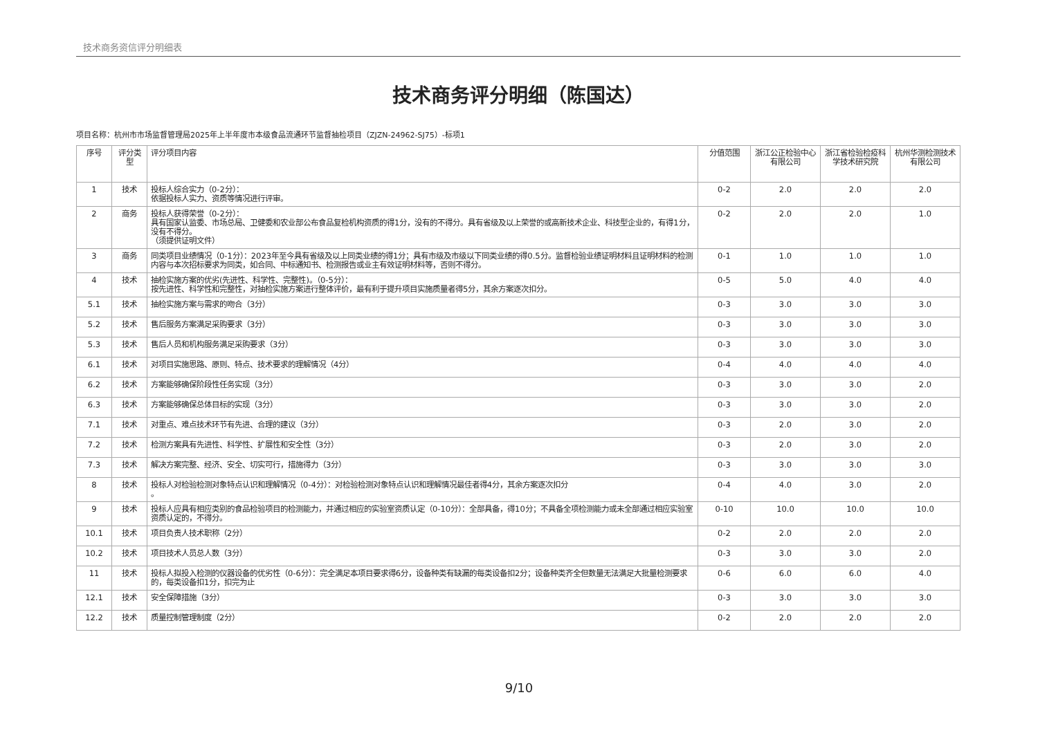技术商务资信评分明细表
技术商务评分明细（陈国达）
项目名称：杭州市市场监督管理局2025年上半年度市本级食品流通环节监督抽检项目（ZJZN-24962-SJ75）-标项1
| 序号 | 评分类型 | 评分项目内容 | 分值范围 | 浙江公正检验中心有限公司 | 浙江省检验检疫科学技术研究院 | 杭州华测检测技术有限公司 |
| --- | --- | --- | --- | --- | --- | --- |
| 1 | 技术 | 投标人综合实力（0-2分）： 依据投标人实力、资质等情况进行评审。 | 0-2 | 2.0 | 2.0 | 2.0 |
| 2 | 商务 | 投标人获得荣誉（0-2分）： 具有国家认监委、市场总局、卫健委和农业部公布食品复检机构资质的得1分，没有的不得分。具有省级及以上荣誉的或高新技术企业、科技型企业的，有得1分，没有不得分。 （须提供证明文件） | 0-2 | 2.0 | 2.0 | 1.0 |
| 3 | 商务 | 同类项目业绩情况（0-1分）：2023年至今具有省级及以上同类业绩的得1分；具有市级及市级以下同类业绩的得0.5分。监督检验业绩证明材料且证明材料的检测内容与本次招标要求为同类，如合同、中标通知书、检测报告或业主有效证明材料等，否则不得分。 | 0-1 | 1.0 | 1.0 | 1.0 |
| 4 | 技术 | 抽检实施方案的优劣(先进性、科学性、完整性)。（0-5分）： 按先进性、科学性和完整性，对抽检实施方案进行整体评价，最有利于提升项目实施质量者得5分，其余方案逐次扣分。 | 0-5 | 5.0 | 4.0 | 4.0 |
| 5.1 | 技术 | 抽检实施方案与需求的吻合（3分） | 0-3 | 3.0 | 3.0 | 3.0 |
| 5.2 | 技术 | 售后服务方案满足采购要求（3分） | 0-3 | 3.0 | 3.0 | 3.0 |
| 5.3 | 技术 | 售后人员和机构服务满足采购要求（3分） | 0-3 | 3.0 | 3.0 | 3.0 |
| 6.1 | 技术 | 对项目实施思路、原则、特点、技术要求的理解情况（4分） | 0-4 | 4.0 | 4.0 | 4.0 |
| 6.2 | 技术 | 方案能够确保阶段性任务实现（3分） | 0-3 | 3.0 | 3.0 | 2.0 |
| 6.3 | 技术 | 方案能够确保总体目标的实现（3分） | 0-3 | 3.0 | 3.0 | 2.0 |
| 7.1 | 技术 | 对重点、难点技术环节有先进、合理的建议（3分） | 0-3 | 2.0 | 3.0 | 2.0 |
| 7.2 | 技术 | 检测方案具有先进性、科学性、扩展性和安全性（3分） | 0-3 | 2.0 | 3.0 | 2.0 |
| 7.3 | 技术 | 解决方案完整、经济、安全、切实可行，措施得力（3分） | 0-3 | 3.0 | 3.0 | 3.0 |
| 8 | 技术 | 投标人对检验检测对象特点认识和理解情况（0-4分）：对检验检测对象特点认识和理解情况最佳者得4分，其余方案逐次扣分 。 | 0-4 | 4.0 | 3.0 | 2.0 |
| 9 | 技术 | 投标人应具有相应类别的食品检验项目的检测能力，并通过相应的实验室资质认定（0-10分）：全部具备，得10分；不具备全项检测能力或未全部通过相应实验室资质认定的，不得分。 | 0-10 | 10.0 | 10.0 | 10.0 |
| 10.1 | 技术 | 项目负责人技术职称（2分） | 0-2 | 2.0 | 2.0 | 2.0 |
| 10.2 | 技术 | 项目技术人员总人数（3分） | 0-3 | 3.0 | 3.0 | 2.0 |
| 11 | 技术 | 投标人拟投入检测的仪器设备的优劣性（0-6分）：完全满足本项目要求得6分，设备种类有缺漏的每类设备扣2分；设备种类齐全但数量无法满足大批量检测要求的，每类设备扣1分，扣完为止 | 0-6 | 6.0 | 6.0 | 4.0 |
| 12.1 | 技术 | 安全保障措施（3分） | 0-3 | 3.0 | 3.0 | 3.0 |
| 12.2 | 技术 | 质量控制管理制度（2分） | 0-2 | 2.0 | 2.0 | 2.0 |
9/10